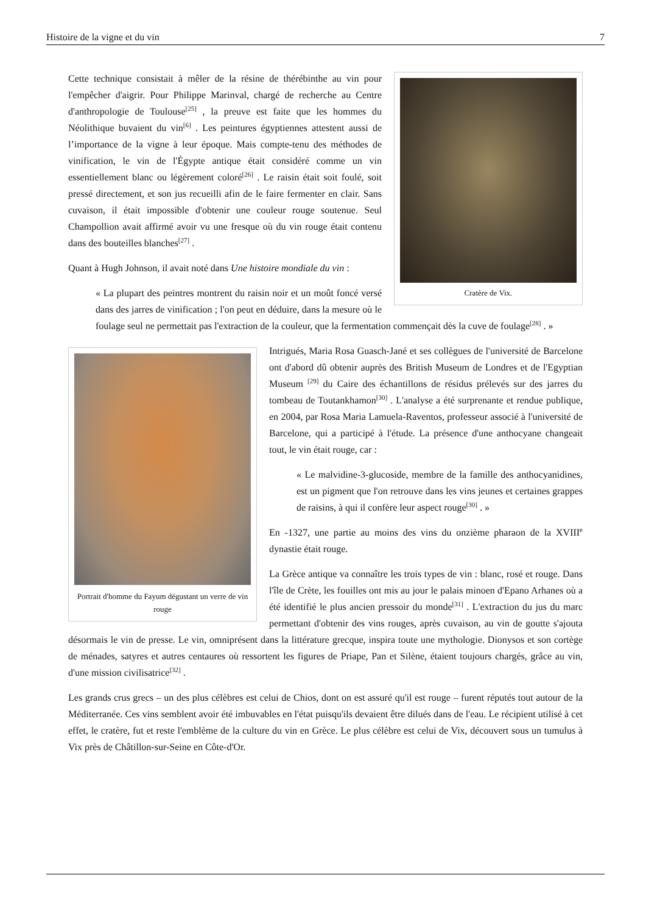Histoire de la vigne et du vin 7
Cratère de Vix.
Cette technique consistait à mêler de la résine de thérébinthe au vin pour l'empêcher d'aigrir. Pour Philippe Marinval, chargé de recherche au Centre d'anthropologie de Toulouse<sup>[25]</sup> , la preuve est faite que les hommes du Néolithique buvaient du vin<sup>[6]</sup> . Les peintures égyptiennes attestent aussi de l’importance de la vigne à leur époque. Mais compte-tenu des méthodes de vinification, le vin de l'Égypte antique était considéré comme un vin essentiellement blanc ou légèrement coloré<sup>[26]</sup> . Le raisin était soit foulé, soit pressé directement, et son jus recueilli afin de le faire fermenter en clair. Sans cuvaison, il était impossible d'obtenir une couleur rouge soutenue. Seul Champollion avait affirmé avoir vu une fresque où du vin rouge était contenu dans des bouteilles blanches<sup>[27]</sup> .
Quant à Hugh Johnson, il avait noté dans Une histoire mondiale du vin :
« La plupart des peintres montrent du raisin noir et un moût foncé versé dans des jarres de vinification ; l'on peut en déduire, dans la mesure où le foulage seul ne permettait pas l'extraction de la couleur, que la fermentation commençait dès la cuve de foulage<sup>[28]</sup> . »
Portrait d'homme du Fayum dégustant un verre de vin rouge
Intrigués, Maria Rosa Guasch-Jané et ses collègues de l'université de Barcelone ont d'abord dû obtenir auprès des British Museum de Londres et de l'Egyptian Museum <sup>[29]</sup> du Caire des échantillons de résidus prélevés sur des jarres du tombeau de Toutankhamon<sup>[30]</sup> . L'analyse a été surprenante et rendue publique, en 2004, par Rosa Maria Lamuela-Raventos, professeur associé à l'université de Barcelone, qui a participé à l'étude. La présence d'une anthocyane changeait tout, le vin était rouge, car :
« Le malvidine-3-glucoside, membre de la famille des anthocyanidines, est un pigment que l'on retrouve dans les vins jeunes et certaines grappes de raisins, à qui il confère leur aspect rouge<sup>[30]</sup> . »
En -1327, une partie au moins des vins du onzième pharaon de la XVIII<sup>e</sup> dynastie était rouge.
La Grèce antique va connaître les trois types de vin : blanc, rosé et rouge. Dans l'île de Crète, les fouilles ont mis au jour le palais minoen d'Epano Arhanes où a été identifié le plus ancien pressoir du monde<sup>[31]</sup> . L'extraction du jus du marc permettant d'obtenir des vins rouges, après cuvaison, au vin de goutte s'ajouta désormais le vin de presse. Le vin, omniprésent dans la littérature grecque, inspira toute une mythologie. Dionysos et son cortège de ménades, satyres et autres centaures où ressortent les figures de Priape, Pan et Silène, étaient toujours chargés, grâce au vin, d'une mission civilisatrice<sup>[32]</sup> .
Les grands crus grecs – un des plus célèbres est celui de Chios, dont on est assuré qu'il est rouge – furent réputés tout autour de la Méditerranée. Ces vins semblent avoir été imbuvables en l'état puisqu'ils devaient être dilués dans de l'eau. Le récipient utilisé à cet effet, le cratère, fut et reste l'emblème de la culture du vin en Grèce. Le plus célèbre est celui de Vix, découvert sous un tumulus à Vix près de Châtillon-sur-Seine en Côte-d'Or.